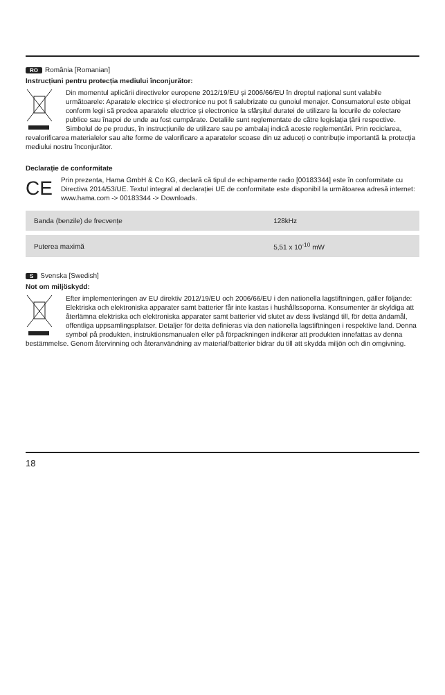RO România [Romanian]
Instrucțiuni pentru protecția mediului înconjurător:
Din momentul aplicării directivelor europene 2012/19/EU și 2006/66/EU în dreptul național sunt valabile următoarele: Aparatele electrice și electronice nu pot fi salubrizate cu gunoiul menajer. Consumatorul este obigat conform legii să predea aparatele electrice și electronice la sfârșitul duratei de utilizare la locurile de colectare publice sau înapoi de unde au fost cumpărate. Detaliile sunt reglementate de către legislația țării respective. Simbolul de pe produs, în instrucțiunile de utilizare sau pe ambalaj indică aceste reglementări. Prin reciclarea, revalorificarea materialelor sau alte forme de valorificare a aparatelor scoase din uz aduceți o contribuție importantă la protecția mediului nostru înconjurător.
Declarație de conformitate
CE
Prin prezenta, Hama GmbH & Co KG, declară că tipul de echipamente radio [00183344] este în conformitate cu Directiva 2014/53/UE. Textul integral al declarației UE de conformitate este disponibil la următoarea adresă internet:
www.hama.com -> 00183344 -> Downloads.
| Banda (benzile) de frecvențe | 128kHz |
| Puterea maximă | 5,51 x 10<sup>-10</sup> mW |
S Svenska [Swedish]
Not om miljöskydd:
Efter implementeringen av EU direktiv 2012/19/EU och 2006/66/EU i den nationella lagstiftningen, gäller följande: Elektriska och elektroniska apparater samt batterier får inte kastas i hushållssoporna. Konsumenter är skyldiga att återlämna elektriska och elektroniska apparater samt batterier vid slutet av dess livslängd till, för detta ändamål, offentliga uppsamlingsplatser. Detaljer för detta definieras via den nationella lagstiftningen i respektive land. Denna symbol på produkten, instruktionsmanualen eller på förpackningen indikerar att produkten innefattas av denna bestämmelse. Genom återvinning och återanvändning av material/batterier bidrar du till att skydda miljön och din omgivning.
18